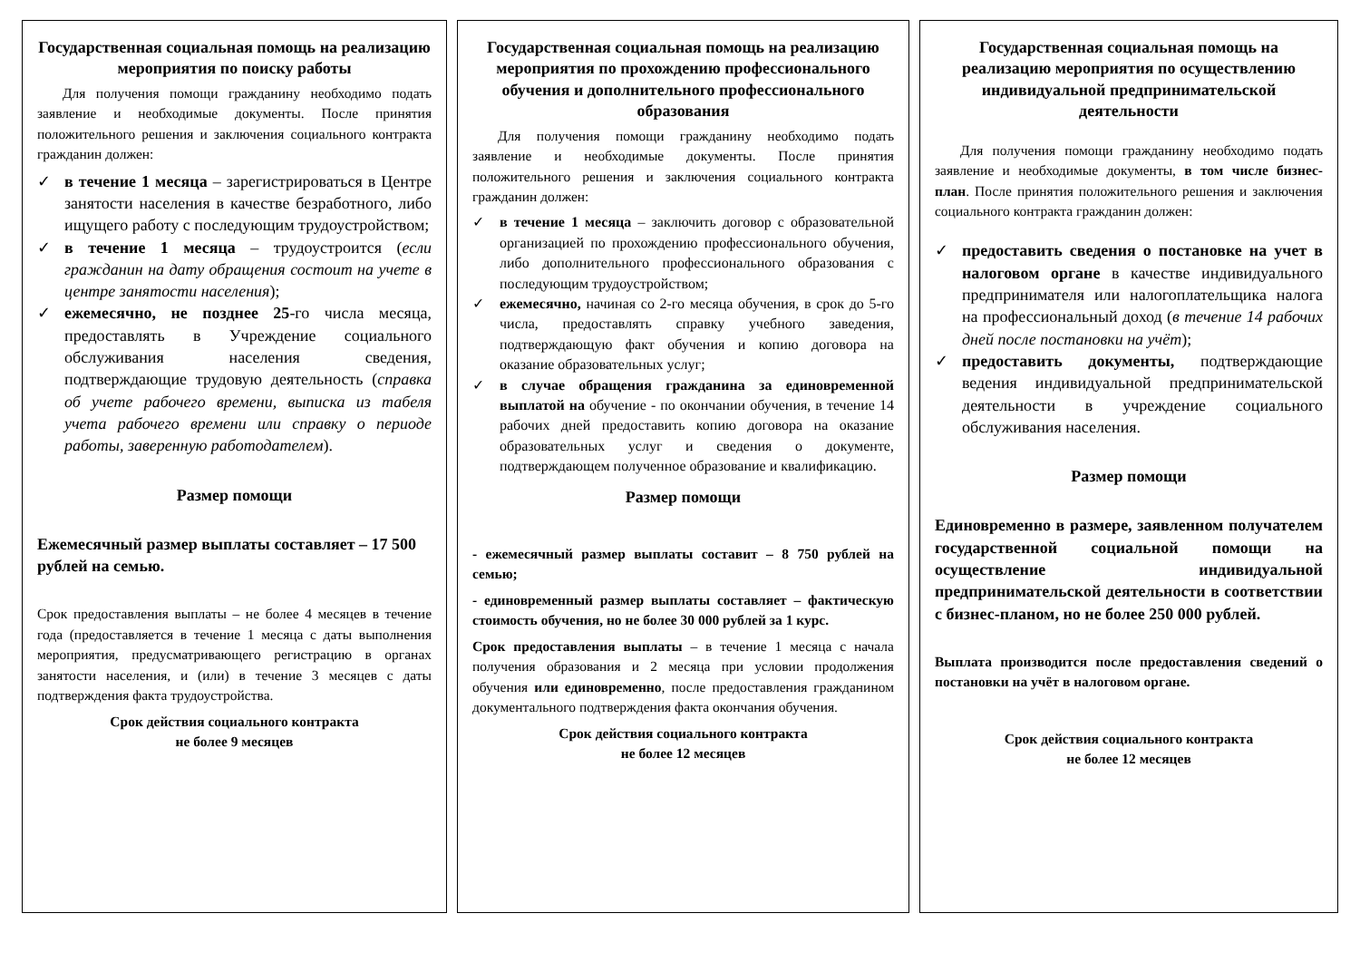Государственная социальная помощь на реализацию мероприятия по поиску работы
Для получения помощи гражданину необходимо подать заявление и необходимые документы. После принятия положительного решения и заключения социального контракта гражданин должен:
✓ в течение 1 месяца – зарегистрироваться в Центре занятости населения в качестве безработного, либо ищущего работу с последующим трудоустройством;
✓ в течение 1 месяца – трудоустроится (если гражданин на дату обращения состоит на учете в центре занятости населения);
✓ ежемесячно, не позднее 25-го числа месяца, предоставлять в Учреждение социального обслуживания населения сведения, подтверждающие трудовую деятельность (справка об учете рабочего времени, выписка из табеля учета рабочего времени или справку о периоде работы, заверенную работодателем).
Размер помощи
Ежемесячный размер выплаты составляет – 17 500 рублей на семью.
Срок предоставления выплаты – не более 4 месяцев в течение года (предоставляется в течение 1 месяца с даты выполнения мероприятия, предусматривающего регистрацию в органах занятости населения, и (или) в течение 3 месяцев с даты подтверждения факта трудоустройства.
Срок действия социального контракта
не более 9 месяцев
Государственная социальная помощь на реализацию мероприятия по прохождению профессионального обучения и дополнительного профессионального образования
Для получения помощи гражданину необходимо подать заявление и необходимые документы. После принятия положительного решения и заключения социального контракта гражданин должен:
✓ в течение 1 месяца – заключить договор с образовательной организацией по прохождению профессионального обучения, либо дополнительного профессионального образования с последующим трудоустройством;
✓ ежемесячно, начиная со 2-го месяца обучения, в срок до 5-го числа, предоставлять справку учебного заведения, подтверждающую факт обучения и копию договора на оказание образовательных услуг;
✓ в случае обращения гражданина за единовременной выплатой на обучение - по окончании обучения, в течение 14 рабочих дней предоставить копию договора на оказание образовательных услуг и сведения о документе, подтверждающем полученное образование и квалификацию.
Размер помощи
- ежемесячный размер выплаты составит – 8 750 рублей на семью;
- единовременный размер выплаты составляет – фактическую стоимость обучения, но не более 30 000 рублей за 1 курс.
Срок предоставления выплаты – в течение 1 месяца с начала получения образования и 2 месяца при условии продолжения обучения или единовременно, после предоставления гражданином документального подтверждения факта окончания обучения.
Срок действия социального контракта
не более 12 месяцев
Государственная социальная помощь на реализацию мероприятия по осуществлению индивидуальной предпринимательской деятельности
Для получения помощи гражданину необходимо подать заявление и необходимые документы, в том числе бизнес-план. После принятия положительного решения и заключения социального контракта гражданин должен:
✓ предоставить сведения о постановке на учет в налоговом органе в качестве индивидуального предпринимателя или налогоплательщика налога на профессиональный доход (в течение 14 рабочих дней после постановки на учёт);
✓ предоставить документы, подтверждающие ведения индивидуальной предпринимательской деятельности в учреждение социального обслуживания населения.
Размер помощи
Единовременно в размере, заявленном получателем государственной социальной помощи на осуществление индивидуальной предпринимательской деятельности в соответствии с бизнес-планом, но не более 250 000 рублей.
Выплата производится после предоставления сведений о постановки на учёт в налоговом органе.
Срок действия социального контракта
не более 12 месяцев